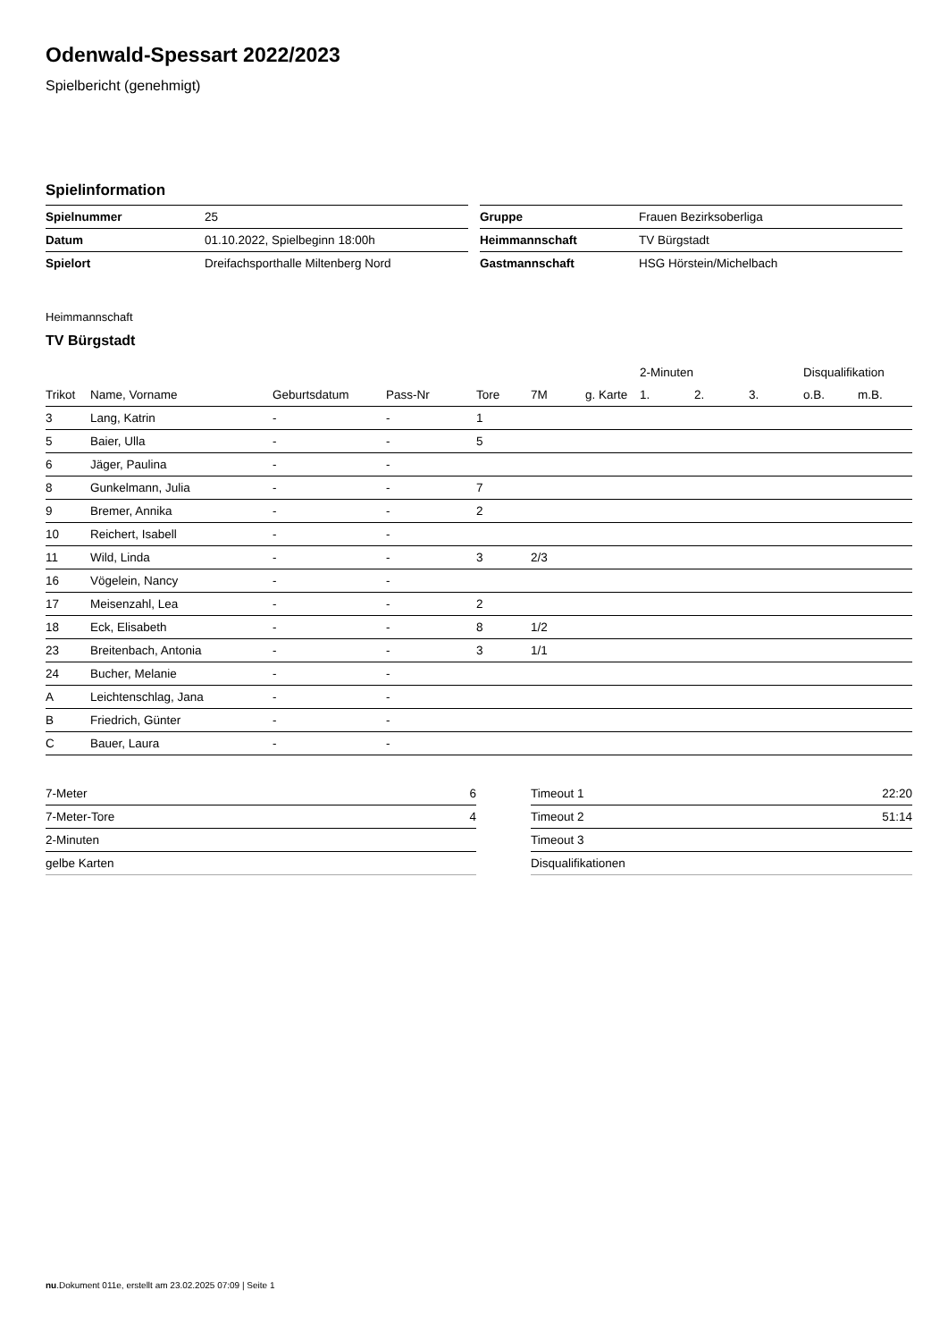Odenwald-Spessart 2022/2023
Spielbericht (genehmigt)
Spielinformation
| Spielnummer | 25 |
| Datum | 01.10.2022, Spielbeginn 18:00h |
| Spielort | Dreifachsporthalle Miltenberg Nord |
| Gruppe | Frauen Bezirksoberliga |
| Heimmannschaft | TV Bürgstadt |
| Gastmannschaft | HSG Hörstein/Michelbach |
Heimmannschaft
TV Bürgstadt
| | | | | | | | 2-Minuten | | | Disqualifikation | |
| --- | --- | --- | --- | --- | --- | --- | --- | --- | --- | --- | --- |
| Trikot | Name, Vorname | Geburtsdatum | Pass-Nr | Tore | 7M | g. Karte | 1. | 2. | 3. | o.B. | m.B. |
| 3 | Lang, Katrin | - | - | 1 | | | | | | | |
| 5 | Baier, Ulla | - | - | 5 | | | | | | | |
| 6 | Jäger, Paulina | - | - | | | | | | | | |
| 8 | Gunkelmann, Julia | - | - | 7 | | | | | | | |
| 9 | Bremer, Annika | - | - | 2 | | | | | | | |
| 10 | Reichert, Isabell | - | - | | | | | | | | |
| 11 | Wild, Linda | - | - | 3 | 2/3 | | | | | | |
| 16 | Vögelein, Nancy | - | - | | | | | | | | |
| 17 | Meisenzahl, Lea | - | - | 2 | | | | | | | |
| 18 | Eck, Elisabeth | - | - | 8 | 1/2 | | | | | | |
| 23 | Breitenbach, Antonia | - | - | 3 | 1/1 | | | | | | |
| 24 | Bucher, Melanie | - | - | | | | | | | | |
| A | Leichtenschlag, Jana | - | - | | | | | | | | |
| B | Friedrich, Günter | - | - | | | | | | | | |
| C | Bauer, Laura | - | - | | | | | | | | |
| 7-Meter | 6 |
| 7-Meter-Tore | 4 |
| 2-Minuten | |
| gelbe Karten | |
| Timeout 1 | 22:20 |
| Timeout 2 | 51:14 |
| Timeout 3 | |
| Disqualifikationen | |
nu.Dokument 011e, erstellt am 23.02.2025 07:09 | Seite 1